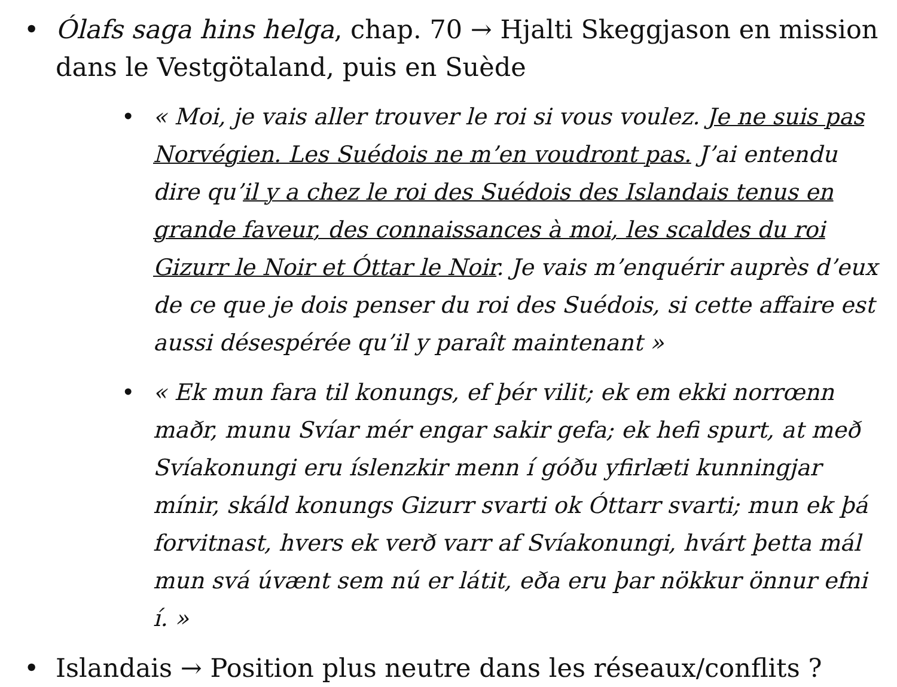• Ólafs saga hins helga, chap. 70 → Hjalti Skeggjason en mission dans le Vestgötaland, puis en Suède
• « Moi, je vais aller trouver le roi si vous voulez. Je ne suis pas Norvégien. Les Suédois ne m’en voudront pas. J’ai entendu dire qu’il y a chez le roi des Suédois des Islandais tenus en grande faveur, des connaissances à moi, les scaldes du roi Gizurr le Noir et Óttar le Noir. Je vais m’enquérir auprès d’eux de ce que je dois penser du roi des Suédois, si cette affaire est aussi désespérée qu’il y paraît maintenant »
• « Ek mun fara til konungs, ef þér vilit; ek em ekki norrœnn maðr, munu Svíar mér engar sakir gefa; ek hefi spurt, at með Svíakonungi eru íslenzkir menn í góðu yfirlæti kunningjar mínir, skáld konungs Gizurr svarti ok Óttarr svarti; mun ek þá forvitnast, hvers ek verð varr af Svíakonungi, hvárt þetta mál mun svá úvænt sem nú er látit, eða eru þar nökkur önnur efni í. »
• Islandais → Position plus neutre dans les réseaux/conflits ?